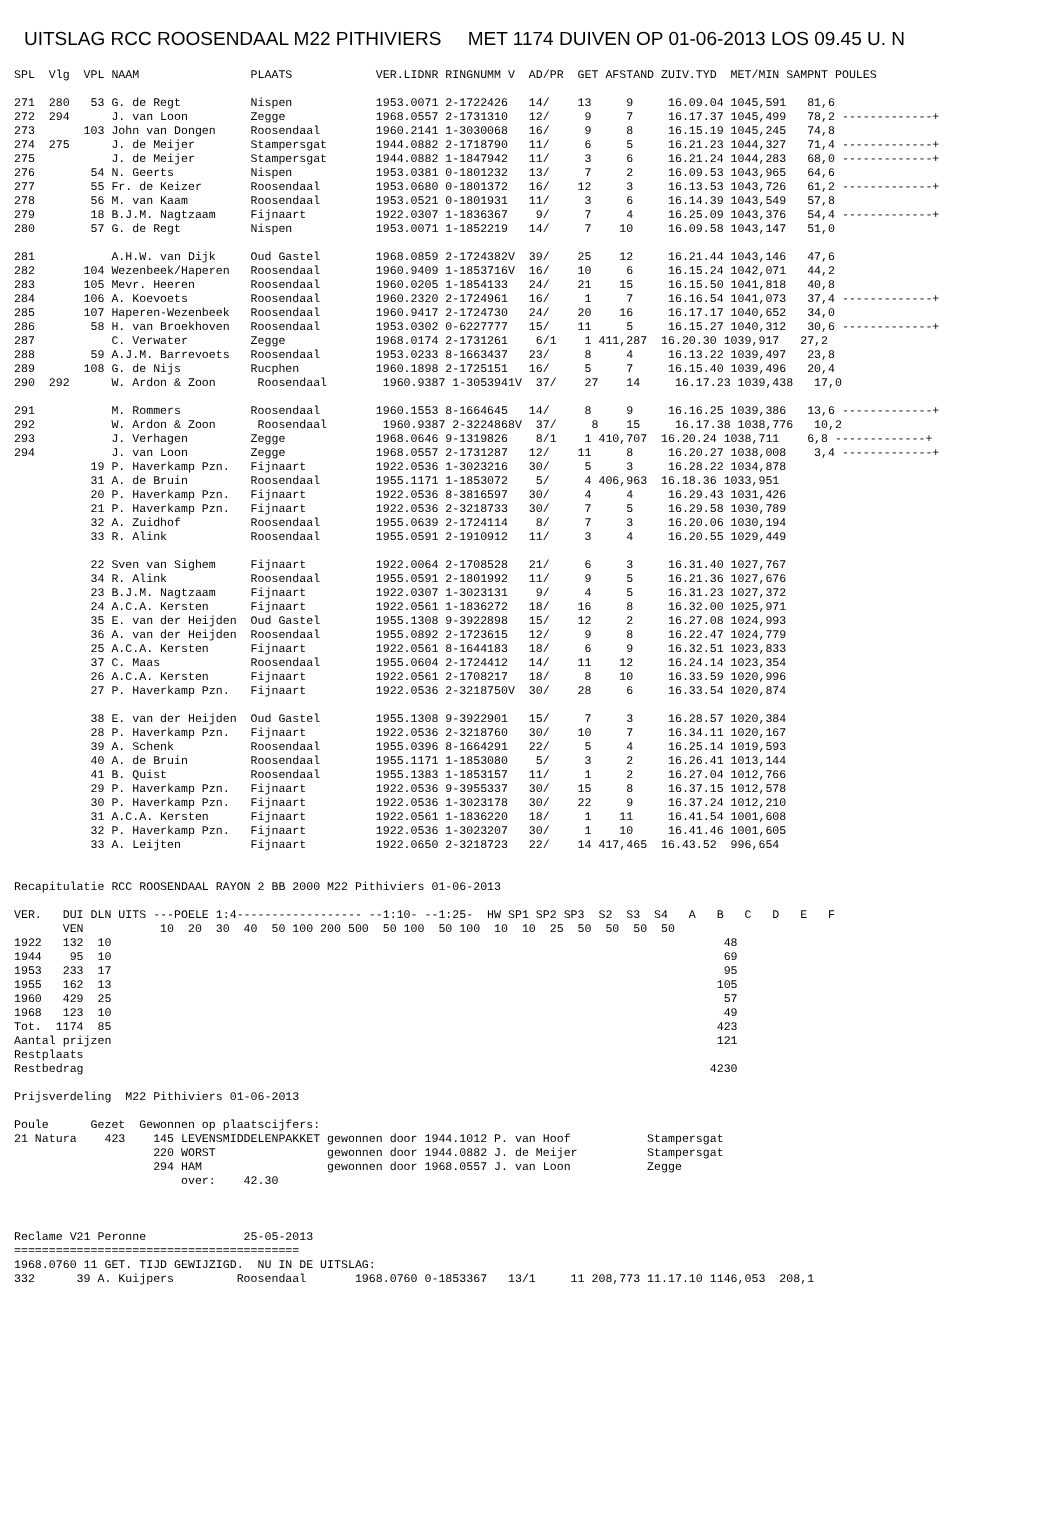UITSLAG RCC ROOSENDAAL M22 PITHIVIERS MET 1174 DUIVEN OP 01-06-2013 LOS 09.45 U. N
SPL  Vlg  VPL NAAM                PLAATS            VER.LIDNR RINGNUMM V  AD/PR  GET AFSTAND ZUIV.TYD  MET/MIN SAMPNT POULES

271  280   53 G. de Regt          Nispen            1953.0071 2-1722426   14/    13     9     16.09.04 1045,591   81,6
272  294      J. van Loon         Zegge             1968.0557 2-1731310   12/     9     7     16.17.37 1045,499   78,2 -------------+
273       103 John van Dongen     Roosendaal        1960.2141 1-3030068   16/     9     8     16.15.19 1045,245   74,8
274  275      J. de Meijer        Stampersgat       1944.0882 2-1718790   11/     6     5     16.21.23 1044,327   71,4 -------------+
275           J. de Meijer        Stampersgat       1944.0882 1-1847942   11/     3     6     16.21.24 1044,283   68,0 -------------+
276        54 N. Geerts           Nispen            1953.0381 0-1801232   13/     7     2     16.09.53 1043,965   64,6
277        55 Fr. de Keizer       Roosendaal        1953.0680 0-1801372   16/    12     3     16.13.53 1043,726   61,2 -------------+
278        56 M. van Kaam         Roosendaal        1953.0521 0-1801931   11/     3     6     16.14.39 1043,549   57,8
279        18 B.J.M. Nagtzaam     Fijnaart          1922.0307 1-1836367    9/     7     4     16.25.09 1043,376   54,4 -------------+
280        57 G. de Regt          Nispen            1953.0071 1-1852219   14/     7    10     16.09.58 1043,147   51,0

281           A.H.W. van Dijk     Oud Gastel        1968.0859 2-1724382V  39/    25    12     16.21.44 1043,146   47,6
282       104 Wezenbeek/Haperen   Roosendaal        1960.9409 1-1853716V  16/    10     6     16.15.24 1042,071   44,2
283       105 Mevr. Heeren        Roosendaal        1960.0205 1-1854133   24/    21    15     16.15.50 1041,818   40,8
284       106 A. Koevoets         Roosendaal        1960.2320 2-1724961   16/     1     7     16.16.54 1041,073   37,4 -------------+
285       107 Haperen-Wezenbeek   Roosendaal        1960.9417 2-1724730   24/    20    16     16.17.17 1040,652   34,0
286        58 H. van Broekhoven   Roosendaal        1953.0302 0-6227777   15/    11     5     16.15.27 1040,312   30,6 -------------+
287           C. Verwater         Zegge             1968.0174 2-1731261    6/1    1 411,287  16.20.30 1039,917   27,2
288        59 A.J.M. Barrevoets   Roosendaal        1953.0233 8-1663437   23/     8     4     16.13.22 1039,497   23,8
289       108 G. de Nijs          Rucphen           1960.1898 2-1725151   16/     5     7     16.15.40 1039,496   20,4
290  292      W. Ardon & Zoon      Roosendaal        1960.9387 1-3053941V  37/    27    14     16.17.23 1039,438   17,0

291           M. Rommers          Roosendaal        1960.1553 8-1664645   14/     8     9     16.16.25 1039,386   13,6 -------------+
292           W. Ardon & Zoon      Roosendaal        1960.9387 2-3224868V  37/     8    15     16.17.38 1038,776   10,2
293           J. Verhagen         Zegge             1968.0646 9-1319826    8/1    1 410,707  16.20.24 1038,711    6,8 -------------+
294           J. van Loon         Zegge             1968.0557 2-1731287   12/    11     8     16.20.27 1038,008    3,4 -------------+
           19 P. Haverkamp Pzn.   Fijnaart          1922.0536 1-3023216   30/     5     3     16.28.22 1034,878
           31 A. de Bruin         Roosendaal        1955.1171 1-1853072    5/     4 406,963  16.18.36 1033,951
           20 P. Haverkamp Pzn.   Fijnaart          1922.0536 8-3816597   30/     4     4     16.29.43 1031,426
           21 P. Haverkamp Pzn.   Fijnaart          1922.0536 2-3218733   30/     7     5     16.29.58 1030,789
           32 A. Zuidhof          Roosendaal        1955.0639 2-1724114    8/     7     3     16.20.06 1030,194
           33 R. Alink            Roosendaal        1955.0591 2-1910912   11/     3     4     16.20.55 1029,449

           22 Sven van Sighem     Fijnaart          1922.0064 2-1708528   21/     6     3     16.31.40 1027,767
           34 R. Alink            Roosendaal        1955.0591 2-1801992   11/     9     5     16.21.36 1027,676
           23 B.J.M. Nagtzaam     Fijnaart          1922.0307 1-3023131    9/     4     5     16.31.23 1027,372
           24 A.C.A. Kersten      Fijnaart          1922.0561 1-1836272   18/    16     8     16.32.00 1025,971
           35 E. van der Heijden  Oud Gastel        1955.1308 9-3922898   15/    12     2     16.27.08 1024,993
           36 A. van der Heijden  Roosendaal        1955.0892 2-1723615   12/     9     8     16.22.47 1024,779
           25 A.C.A. Kersten      Fijnaart          1922.0561 8-1644183   18/     6     9     16.32.51 1023,833
           37 C. Maas             Roosendaal        1955.0604 2-1724412   14/    11    12     16.24.14 1023,354
           26 A.C.A. Kersten      Fijnaart          1922.0561 2-1708217   18/     8    10     16.33.59 1020,996
           27 P. Haverkamp Pzn.   Fijnaart          1922.0536 2-3218750V  30/    28     6     16.33.54 1020,874

           38 E. van der Heijden  Oud Gastel        1955.1308 9-3922901   15/     7     3     16.28.57 1020,384
           28 P. Haverkamp Pzn.   Fijnaart          1922.0536 2-3218760   30/    10     7     16.34.11 1020,167
           39 A. Schenk           Roosendaal        1955.0396 8-1664291   22/     5     4     16.25.14 1019,593
           40 A. de Bruin         Roosendaal        1955.1171 1-1853080    5/     3     2     16.26.41 1013,144
           41 B. Quist            Roosendaal        1955.1383 1-1853157   11/     1     2     16.27.04 1012,766
           29 P. Haverkamp Pzn.   Fijnaart          1922.0536 9-3955337   30/    15     8     16.37.15 1012,578
           30 P. Haverkamp Pzn.   Fijnaart          1922.0536 1-3023178   30/    22     9     16.37.24 1012,210
           31 A.C.A. Kersten      Fijnaart          1922.0561 1-1836220   18/     1    11     16.41.54 1001,608
           32 P. Haverkamp Pzn.   Fijnaart          1922.0536 1-3023207   30/     1    10     16.41.46 1001,605
           33 A. Leijten          Fijnaart          1922.0650 2-3218723   22/    14 417,465  16.43.52  996,654


Recapitulatie RCC ROOSENDAAL RAYON 2 BB 2000 M22 Pithiviers 01-06-2013

VER.   DUI DLN UITS ---POELE 1:4------------------ --1:10- --1:25-  HW SP1 SP2 SP3  S2  S3  S4   A   B   C   D   E   F
       VEN           10  20  30  40  50 100 200 500  50 100  50 100  10  10  25  50  50  50  50
1922   132  10                                                                                        48
1944    95  10                                                                                        69
1953   233  17                                                                                        95
1955   162  13                                                                                       105
1960   429  25                                                                                        57
1968   123  10                                                                                        49
Tot.  1174  85                                                                                       423
Aantal prijzen                                                                                       121
Restplaats
Restbedrag                                                                                          4230

Prijsverdeling  M22 Pithiviers 01-06-2013

Poule      Gezet  Gewonnen op plaatscijfers:
21 Natura    423    145 LEVENSMIDDELENPAKKET gewonnen door 1944.1012 P. van Hoof           Stampersgat
                    220 WORST                gewonnen door 1944.0882 J. de Meijer          Stampersgat
                    294 HAM                  gewonnen door 1968.0557 J. van Loon           Zegge
                        over:    42.30



Reclame V21 Peronne              25-05-2013
=========================================
1968.0760 11 GET. TIJD GEWIJZIGD.  NU IN DE UITSLAG:
332      39 A. Kuijpers         Roosendaal       1968.0760 0-1853367   13/1     11 208,773 11.17.10 1146,053  208,1